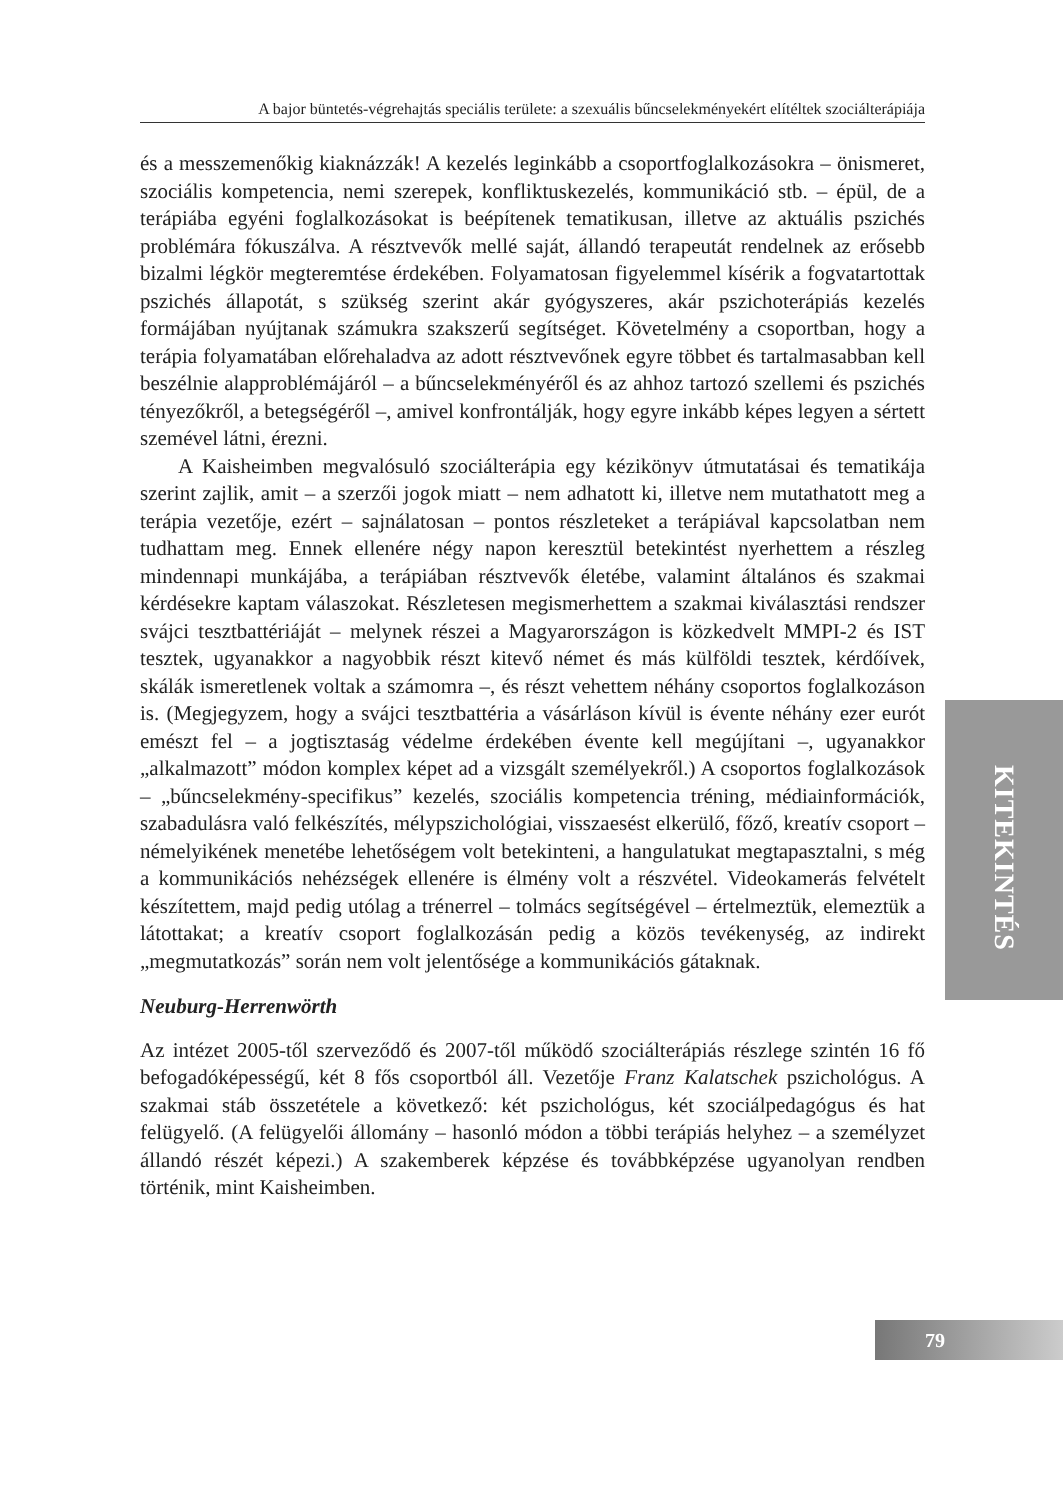A bajor büntetés-végrehajtás speciális területe: a szexuális bűncselekményekért elítéltek szociálterápiája
és a messzemenőkig kiaknázzák! A kezelés leginkább a csoportfoglalkozásokra – önismeret, szociális kompetencia, nemi szerepek, konfliktuskezelés, kommunikáció stb. – épül, de a terápiába egyéni foglalkozásokat is beépítenek tematikusan, illetve az aktuális pszichés problémára fókuszálva. A résztvevők mellé saját, állandó terapeutát rendelnek az erősebb bizalmi légkör megteremtése érdekében. Folyamatosan figyelemmel kísérik a fogvatartottak pszichés állapotát, s szükség szerint akár gyógyszeres, akár pszichoterápiás kezelés formájában nyújtanak számukra szakszerű segítséget. Követelmény a csoportban, hogy a terápia folyamatában előrehaladva az adott résztvevőnek egyre többet és tartalmasabban kell beszélnie alapproblémájáról – a bűncselekményéről és az ahhoz tartozó szellemi és pszichés tényezőkről, a betegségéről –, amivel konfrontálják, hogy egyre inkább képes legyen a sértett szemével látni, érezni.
A Kaisheimben megvalósuló szociálterápia egy kézikönyv útmutatásai és tematikája szerint zajlik, amit – a szerzői jogok miatt – nem adhatott ki, illetve nem mutathatott meg a terápia vezetője, ezért – sajnálatosan – pontos részleteket a terápiával kapcsolatban nem tudhattam meg. Ennek ellenére négy napon keresztül betekintést nyerhettem a részleg mindennapi munkájába, a terápiában résztvevők életébe, valamint általános és szakmai kérdésekre kaptam válaszokat. Részletesen megismerhettem a szakmai kiválasztási rendszer svájci tesztbattériáját – melynek részei a Magyarországon is közkedvelt MMPI-2 és IST tesztek, ugyanakkor a nagyobbik részt kitevő német és más külföldi tesztek, kérdőívek, skálák ismeretlenek voltak a számomra –, és részt vehettem néhány csoportos foglalkozáson is. (Megjegyzem, hogy a svájci tesztbattéria a vásárláson kívül is évente néhány ezer eurót emészt fel – a jogtisztaság védelme érdekében évente kell megújítani –, ugyanakkor „alkalmazott” módon komplex képet ad a vizsgált személyekről.) A csoportos foglalkozások – „bűncselekmény-specifikus” kezelés, szociális kompetencia tréning, médiainformációk, szabadulásra való felkészítés, mélypszichológiai, visszaesést elkerülő, főző, kreatív csoport – némelyikének menetébe lehetőségem volt betekinteni, a hangulatukat megtapasztalni, s még a kommunikációs nehézségek ellenére is élmény volt a részvétel. Videokamerás felvételt készítettem, majd pedig utólag a trénerrel – tolmács segítségével – értelmeztük, elemeztük a látottakat; a kreatív csoport foglalkozásán pedig a közös tevékenység, az indirekt „megmutatkozás” során nem volt jelentősége a kommunikációs gátaknak.
Neuburg-Herrenwörth
Az intézet 2005-től szerveződő és 2007-től működő szociálterápiás részlege szintén 16 fő befogadóképességű, két 8 fős csoportból áll. Vezetője Franz Kalatschek pszichológus. A szakmai stáb összetétele a következő: két pszichológus, két szociálpedagógus és hat felügyelő. (A felügyelői állomány – hasonló módon a többi terápiás helyhez – a személyzet állandó részét képezi.) A szakemberek képzése és továbbképzése ugyanolyan rendben történik, mint Kaisheimben.
KITEKINTÉS
79